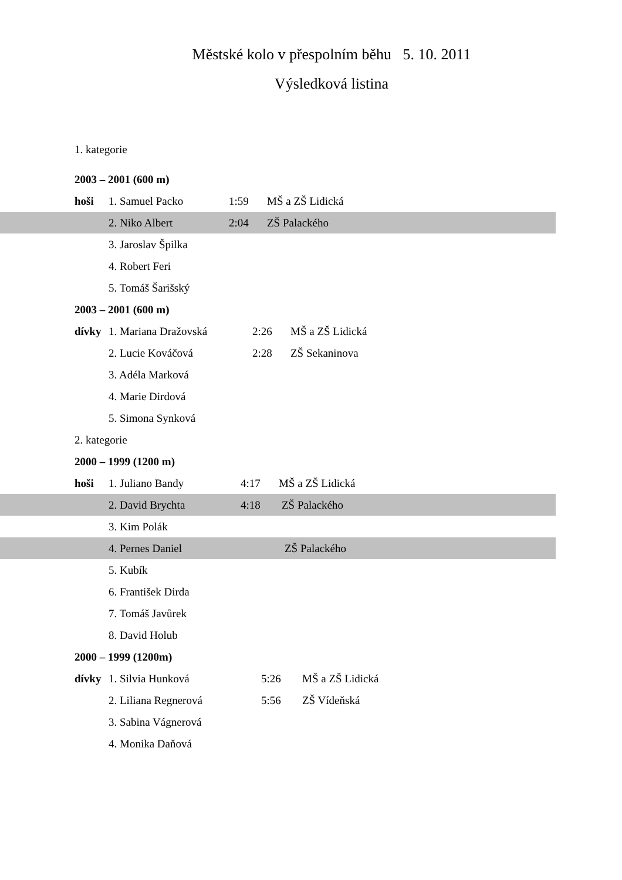Městské kolo v přespolním běhu 5. 10. 2011
Výsledková listina
1. kategorie
2003 – 2001 (600 m)
hoši 1. Samuel Packo 1:59 MŠ a ZŠ Lidická
2. Niko Albert 2:04 ZŠ Palackého
3. Jaroslav Špilka
4. Robert Feri
5. Tomáš Šarišský
2003 – 2001 (600 m)
dívky 1. Mariana Dražovská 2:26 MŠ a ZŠ Lidická
2. Lucie Kováčová 2:28 ZŠ Sekaninova
3. Adéla Marková
4. Marie Dirdová
5. Simona Synková
2. kategorie
2000 – 1999 (1200 m)
hoši 1. Juliano Bandy 4:17 MŠ a ZŠ Lidická
2. David Brychta 4:18 ZŠ Palackého
3. Kim Polák
4. Pernes Daniel ZŠ Palackého
5. Kubík
6. František Dirda
7. Tomáš Javůrek
8. David Holub
2000 – 1999 (1200m)
dívky 1. Silvia Hunková 5:26 MŠ a ZŠ Lidická
2. Liliana Regnerová 5:56 ZŠ Vídeňská
3. Sabina Vágnerová
4. Monika Daňová